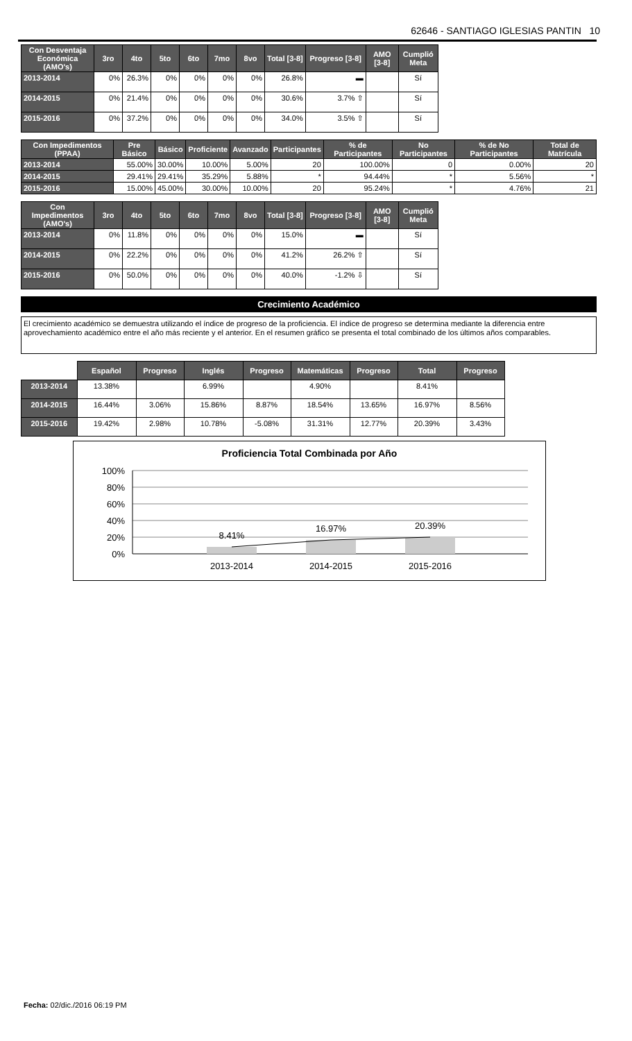62646 - SANTIAGO IGLESIAS PANTIN 10
| Con Desventaja Económica (AMO's) | 3ro | 4to | 5to | 6to | 7mo | 8vo | Total [3-8] | Progreso [3-8] | AMO [3-8] | Cumplió Meta |
| --- | --- | --- | --- | --- | --- | --- | --- | --- | --- | --- |
| 2013-2014 | 0% | 26.3% | 0% | 0% | 0% | 0% | 26.8% | ▬ | | Sí |
| 2014-2015 | 0% | 21.4% | 0% | 0% | 0% | 0% | 30.6% | 3.7% ⇧ | | Sí |
| 2015-2016 | 0% | 37.2% | 0% | 0% | 0% | 0% | 34.0% | 3.5% ⇧ | | Sí |
| Con Impedimentos (PPAA) | Pre Básico | Básico | Proficiente | Avanzado | Participantes | % de Participantes | No Participantes | % de No Participantes | Total de Matrícula |
| --- | --- | --- | --- | --- | --- | --- | --- | --- | --- |
| 2013-2014 | 55.00% | 30.00% | 10.00% | 5.00% | 20 | 100.00% | 0 | 0.00% | 20 |
| 2014-2015 | 29.41% | 29.41% | 35.29% | 5.88% | * | 94.44% | * | 5.56% | * |
| 2015-2016 | 15.00% | 45.00% | 30.00% | 10.00% | 20 | 95.24% | * | 4.76% | 21 |
| Con Impedimentos (AMO's) | 3ro | 4to | 5to | 6to | 7mo | 8vo | Total [3-8] | Progreso [3-8] | AMO [3-8] | Cumplió Meta |
| --- | --- | --- | --- | --- | --- | --- | --- | --- | --- | --- |
| 2013-2014 | 0% | 11.8% | 0% | 0% | 0% | 0% | 15.0% | ▬ | | Sí |
| 2014-2015 | 0% | 22.2% | 0% | 0% | 0% | 0% | 41.2% | 26.2% ⇧ | | Sí |
| 2015-2016 | 0% | 50.0% | 0% | 0% | 0% | 0% | 40.0% | -1.2% ⇩ | | Sí |
Crecimiento Académico
El crecimiento académico se demuestra utilizando el índice de progreso de la proficiencia. El índice de progreso se determina mediante la diferencia entre aprovechamiento académico entre el año más reciente y el anterior. En el resumen gráfico se presenta el total combinado de los últimos años comparables.
| | Español | Progreso | Inglés | Progreso | Matemáticas | Progreso | Total | Progreso |
| 2013-2014 | 13.38% | | 6.99% | | 4.90% | | 8.41% | |
| 2014-2015 | 16.44% | 3.06% | 15.86% | 8.87% | 18.54% | 13.65% | 16.97% | 8.56% |
| 2015-2016 | 19.42% | 2.98% | 10.78% | -5.08% | 31.31% | 12.77% | 20.39% | 3.43% |
Proficiencia Total Combinada por Año
100%
80%
60%
40%
20%
0%
8.41%
16.97%
20.39%
2013-2014
2014-2015
2015-2016
Fecha: 02/dic./2016 06:19 PM